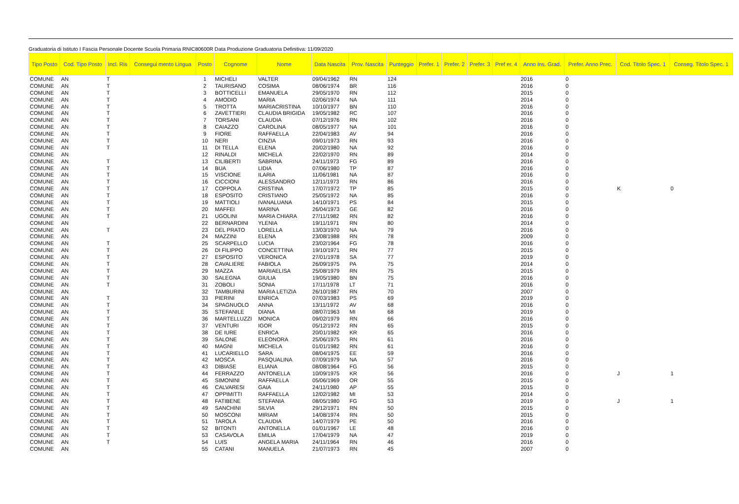Graduatoria di Istituto I Fascia Personale Docente Scuola Primaria RNIC80600R Data Produzione Graduatoria Definitiva: 11/09/2020
| Tipo Posto | Cod. Tipo Posto | Incl. Ris | Consegui mento Lingua | Posto | Cognome | Nome | Data Nascita | Prov. Nascita | Punteggio | Prefer. 1 | Prefer. 2 | Prefer. 3 | Pref er. 4 | Anno Ins. Grad. | Prefer. Anno Prec. | Cod. Titolo Spec. 1 | Conseg. Titolo Spec. 1 |
| --- | --- | --- | --- | --- | --- | --- | --- | --- | --- | --- | --- | --- | --- | --- | --- | --- | --- |
| COMUNE | AN | T | | 1 | MICHELI | VALTER | 09/04/1962 | RN | 124 | | | | | 2016 | 0 | | |
| COMUNE | AN | T | | 2 | TAURISANO | COSIMA | 08/06/1974 | BR | 116 | | | | | 2016 | 0 | | |
| COMUNE | AN | T | | 3 | BOTTICELLI | EMANUELA | 29/05/1970 | RN | 112 | | | | | 2015 | 0 | | |
| COMUNE | AN | T | | 4 | AMODIO | MARIA | 02/06/1974 | NA | 111 | | | | | 2014 | 0 | | |
| COMUNE | AN | T | | 5 | TROTTA | MARIACRISTINA | 10/10/1977 | BN | 110 | | | | | 2016 | 0 | | |
| COMUNE | AN | T | | 6 | ZAVETTIERI | CLAUDIA BRIGIDA | 19/05/1982 | RC | 107 | | | | | 2016 | 0 | | |
| COMUNE | AN | T | | 7 | TORSANI | CLAUDIA | 07/12/1976 | RN | 102 | | | | | 2016 | 0 | | |
| COMUNE | AN | T | | 8 | CAIAZZO | CAROLINA | 08/05/1977 | NA | 101 | | | | | 2016 | 0 | | |
| COMUNE | AN | T | | 9 | FIORE | RAFFAELLA | 22/04/1983 | AV | 94 | | | | | 2016 | 0 | | |
| COMUNE | AN | T | | 10 | NERI | CINZIA | 09/01/1973 | RN | 93 | | | | | 2016 | 0 | | |
| COMUNE | AN | T | | 11 | DI TELLA | ELENA | 20/02/1980 | NA | 92 | | | | | 2016 | 0 | | |
| COMUNE | AN | | | 12 | RINALDI | MICHELA | 22/02/1970 | RN | 89 | | | | | 2014 | 0 | | |
| COMUNE | AN | T | | 13 | CILIBERTI | SABRINA | 24/11/1973 | FG | 89 | | | | | 2016 | 0 | | |
| COMUNE | AN | T | | 14 | BUA | LIDIA | 07/06/1980 | TP | 87 | | | | | 2016 | 0 | | |
| COMUNE | AN | T | | 15 | VISCIONE | ILARIA | 11/06/1981 | NA | 87 | | | | | 2016 | 0 | | |
| COMUNE | AN | T | | 16 | CICCIONI | ALESSANDRO | 12/11/1973 | RN | 86 | | | | | 2016 | 0 | | |
| COMUNE | AN | T | | 17 | COPPOLA | CRISTINA | 17/07/1972 | TP | 85 | | | | | 2015 | 0 | K | 0 |
| COMUNE | AN | T | | 18 | ESPOSITO | CRISTIANO | 25/05/1972 | NA | 85 | | | | | 2016 | 0 | | |
| COMUNE | AN | T | | 19 | MATTIOLI | IVANALUANA | 14/10/1971 | PS | 84 | | | | | 2015 | 0 | | |
| COMUNE | AN | T | | 20 | MAFFEI | MARINA | 26/04/1973 | GE | 82 | | | | | 2016 | 0 | | |
| COMUNE | AN | T | | 21 | UGOLINI | MARIA CHIARA | 27/11/1982 | RN | 82 | | | | | 2016 | 0 | | |
| COMUNE | AN | | | 22 | BERNARDINI | YLENIA | 19/11/1971 | RN | 80 | | | | | 2014 | 0 | | |
| COMUNE | AN | T | | 23 | DEL PRATO | LORELLA | 13/03/1970 | NA | 79 | | | | | 2016 | 0 | | |
| COMUNE | AN | | | 24 | MAZZINI | ELENA | 23/08/1988 | RN | 78 | | | | | 2009 | 0 | | |
| COMUNE | AN | T | | 25 | SCARPELLO | LUCIA | 23/02/1964 | FG | 78 | | | | | 2016 | 0 | | |
| COMUNE | AN | T | | 26 | DI FILIPPO | CONCETTINA | 19/10/1971 | RN | 77 | | | | | 2015 | 0 | | |
| COMUNE | AN | T | | 27 | ESPOSITO | VERONICA | 27/01/1978 | SA | 77 | | | | | 2019 | 0 | | |
| COMUNE | AN | T | | 28 | CAVALIERE | FABIOLA | 26/09/1975 | PA | 75 | | | | | 2014 | 0 | | |
| COMUNE | AN | T | | 29 | MAZZA | MARIAELISA | 25/08/1979 | RN | 75 | | | | | 2015 | 0 | | |
| COMUNE | AN | T | | 30 | SALEGNA | GIULIA | 19/05/1980 | BN | 75 | | | | | 2016 | 0 | | |
| COMUNE | AN | T | | 31 | ZOBOLI | SONIA | 17/11/1978 | LT | 71 | | | | | 2016 | 0 | | |
| COMUNE | AN | | | 32 | TAMBURINI | MARIA LETIZIA | 26/10/1987 | RN | 70 | | | | | 2007 | 0 | | |
| COMUNE | AN | T | | 33 | PIERINI | ENRICA | 07/03/1983 | PS | 69 | | | | | 2019 | 0 | | |
| COMUNE | AN | T | | 34 | SPAGNUOLO | ANNA | 13/11/1972 | AV | 68 | | | | | 2016 | 0 | | |
| COMUNE | AN | T | | 35 | STEFANILE | DIANA | 08/07/1963 | MI | 68 | | | | | 2019 | 0 | | |
| COMUNE | AN | T | | 36 | MARTELLUZZI | MONICA | 09/02/1979 | RN | 66 | | | | | 2016 | 0 | | |
| COMUNE | AN | T | | 37 | VENTURI | IGOR | 05/12/1972 | RN | 65 | | | | | 2015 | 0 | | |
| COMUNE | AN | T | | 38 | DE IURE | ENRICA | 20/01/1982 | KR | 65 | | | | | 2016 | 0 | | |
| COMUNE | AN | T | | 39 | SALONE | ELEONORA | 25/06/1975 | RN | 61 | | | | | 2016 | 0 | | |
| COMUNE | AN | T | | 40 | MAGNI | MICHELA | 01/01/1982 | RN | 61 | | | | | 2016 | 0 | | |
| COMUNE | AN | T | | 41 | LUCARIELLO | SARA | 08/04/1975 | EE | 59 | | | | | 2016 | 0 | | |
| COMUNE | AN | T | | 42 | MOSCA | PASQUALINA | 07/09/1979 | NA | 57 | | | | | 2016 | 0 | | |
| COMUNE | AN | T | | 43 | DIBIASE | ELIANA | 08/08/1964 | FG | 56 | | | | | 2015 | 0 | | |
| COMUNE | AN | T | | 44 | FERRAZZO | ANTONELLA | 10/09/1975 | KR | 56 | | | | | 2016 | 0 | J | 1 |
| COMUNE | AN | T | | 45 | SIMONINI | RAFFAELLA | 05/06/1969 | OR | 55 | | | | | 2015 | 0 | | |
| COMUNE | AN | T | | 46 | CALVARESI | GAIA | 24/11/1980 | AP | 55 | | | | | 2015 | 0 | | |
| COMUNE | AN | T | | 47 | OPPIMITTI | RAFFAELLA | 12/02/1982 | MI | 53 | | | | | 2014 | 0 | | |
| COMUNE | AN | T | | 48 | FATIBENE | STEFANIA | 08/05/1980 | FG | 53 | | | | | 2019 | 0 | J | 1 |
| COMUNE | AN | T | | 49 | SANCHINI | SILVIA | 29/12/1971 | RN | 50 | | | | | 2015 | 0 | | |
| COMUNE | AN | T | | 50 | MOSCONI | MIRIAM | 14/08/1974 | RN | 50 | | | | | 2015 | 0 | | |
| COMUNE | AN | T | | 51 | TAROLA | CLAUDIA | 14/07/1979 | PE | 50 | | | | | 2016 | 0 | | |
| COMUNE | AN | T | | 52 | BITONTI | ANTONELLA | 01/01/1967 | LE | 48 | | | | | 2016 | 0 | | |
| COMUNE | AN | T | | 53 | CASAVOLA | EMILIA | 17/04/1979 | NA | 47 | | | | | 2019 | 0 | | |
| COMUNE | AN | T | | 54 | LUIS | ANGELA MARIA | 24/11/1964 | RN | 46 | | | | | 2016 | 0 | | |
| COMUNE | AN | | | 55 | CATANI | MANUELA | 21/07/1973 | RN | 45 | | | | | 2007 | 0 | | |